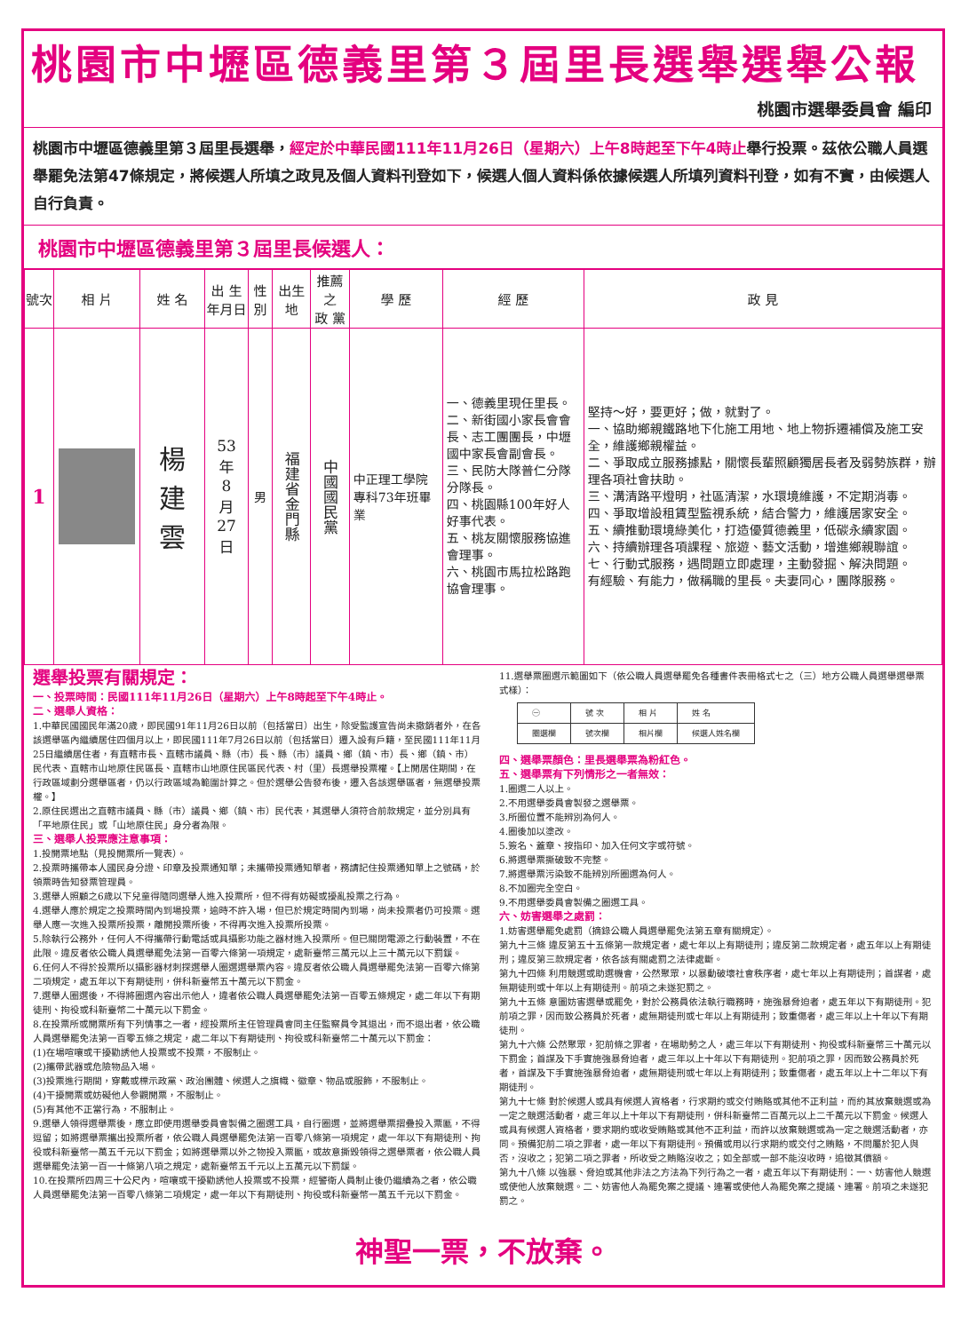桃園市中壢區德義里第３屆里長選舉選舉公報
桃園市選舉委員會 編印
桃園市中壢區德義里第３屆里長選舉，經定於中華民國111年11月26日（星期六）上午8時起至下午4時止舉行投票。茲依公職人員選舉罷免法第47條規定，將候選人所填之政見及個人資料刊登如下，候選人個人資料係依據候選人所填列資料刊登，如有不實，由候選人自行負責。
桃園市中壢區德義里第３屆里長候選人：
| 號次 | 相 片 | 姓 名 | 出 生 年月日 | 性 別 | 出生地 | 推薦之 政 黨 | 學 歷 | 經 歷 | 政 見 |
| --- | --- | --- | --- | --- | --- | --- | --- | --- | --- |
| 1 | | 楊 建 雲 | 53 年 8 月 27 日 | 男 | 福建省金門縣 | 中國國民黨 | 中正理工學院專科73年班畢業 | 一、德義里現任里長。 二、新街國小家長會會長、志工團團長，中壢國中家長會副會長。 三、民防大隊普仁分隊分隊長。 四、桃園縣100年好人好事代表。 五、桃友關懷服務協進會理事。 六、桃園市馬拉松路跑協會理事。 | 堅持～好，要更好；做，就對了。 一、協助鄉親鐵路地下化施工用地、地上物拆遷補償及施工安全，維護鄉親權益。 二、爭取成立服務據點，關懷長輩照顧獨居長者及弱勢族群，辦理各項社會扶助。 三、溝清路平燈明，社區清潔，水環境維護，不定期消毒。 四、爭取增設租賃型監視系統，結合警力，維護居家安全。 五、續推動環境綠美化，打造優質德義里，低碳永續家園。 六、持續辦理各項課程、旅遊、藝文活動，增進鄉親聯誼。 七、行動式服務，遇問題立即處理，主動發掘、解決問題。 有經驗、有能力，做稱職的里長。夫妻同心，團隊服務。 |
選舉投票有關規定：
一、投票時間：民國111年11月26日（星期六）上午8時起至下午4時止。
二、選舉人資格：
1.中華民國國民年滿20歲，即民國91年11月26日以前（包括當日）出生，除受監護宣告尚未撤銷者外，在各該選舉區內繼續居住四個月以上，即民國111年7月26日以前（包括當日）遷入設有戶籍，至民國111年11月25日繼續居住者，有直轄市長、直轄市議員、縣（市）長、縣（市）議員、鄉（鎮、市）長、鄉（鎮、市）民代表、直轄市山地原住民區長、直轄市山地原住民區民代表、村（里）長選舉投票權。【上開居住期間，在行政區域劃分選舉區者，仍以行政區域為範圍計算之。但於選舉公告發布後，遷入各該選舉區者，無選舉投票權。】
2.原住民選出之直轄市議員、縣（市）議員、鄉（鎮、市）民代表，其選舉人須符合前款規定，並分別具有「平地原住民」或「山地原住民」身分者為限。
三、選舉人投票應注意事項：
1.投開票地點（見投開票所一覽表）。
2.投票時攜帶本人國民身分證、印章及投票通知單；未攜帶投票通知單者，務請記住投票通知單上之號碼，於領票時告知發票管理員。
3.選舉人照顧之6歲以下兒童得隨同選舉人進入投票所，但不得有妨礙或擾亂投票之行為。
4.選舉人應於規定之投票時間內到場投票，逾時不許入場，但已於規定時間內到場，尚未投票者仍可投票。選舉人應一次進入投票所投票，離開投票所後，不得再次進入投票所投票。
5.除執行公務外，任何人不得攜帶行動電話或具攝影功能之器材進入投票所。但已關閉電源之行動裝置，不在此限。違反者依公職人員選舉罷免法第一百零六條第一項規定，處新臺幣三萬元以上三十萬元以下罰鍰。
6.任何人不得於投票所以攝影器材刺探選舉人圈選選舉票內容。違反者依公職人員選舉罷免法第一百零六條第二項規定，處五年以下有期徒刑，併科新臺幣五十萬元以下罰金。
7.選舉人圈選後，不得將圈選內容出示他人，違者依公職人員選舉罷免法第一百零五條規定，處二年以下有期徒刑、拘役或科新臺幣二十萬元以下罰金。
8.在投票所或開票所有下列情事之一者，經投票所主任管理員會同主任監察員令其退出，而不退出者，依公職人員選舉罷免法第一百零五條之規定，處二年以下有期徒刑、拘役或科新臺幣二十萬元以下罰金：
(1)在場喧嚷或干擾勸誘他人投票或不投票，不服制止。
(2)攜帶武器或危險物品入場。
(3)投票進行期間，穿戴或標示政黨、政治團體、候選人之旗幟、徽章、物品或服飾，不服制止。
(4)干擾開票或妨礙他人參觀開票，不服制止。
(5)有其他不正當行為，不服制止。
9.選舉人領得選舉票後，應立即使用選舉委員會製備之圈選工具，自行圈選，並將選舉票摺疊投入票匭，不得逗留；如將選舉票攜出投票所者，依公職人員選舉罷免法第一百零八條第一項規定，處一年以下有期徒刑、拘役或科新臺幣一萬五千元以下罰金；如將選舉票以外之物投入票匭，或故意撕毀領得之選舉票者，依公職人員選舉罷免法第一百一十條第八項之規定，處新臺幣五千元以上五萬元以下罰鍰。
10.在投票所四周三十公尺內，喧嚷或干擾勸誘他人投票或不投票，經警衛人員制止後仍繼續為之者，依公職人員選舉罷免法第一百零八條第二項規定，處一年以下有期徒刑、拘役或科新臺幣一萬五千元以下罰金。
11.選舉票圈選示範圖如下（依公職人員選舉罷免各種書件表冊格式七之（三）地方公職人員選舉選舉票式樣）：
| ㊀ | 號 次 | 相 片 | 姓 名 |
| 圈選欄 | 號次欄 | 相片欄 | 候選人姓名欄 |
四、選舉票顏色：里長選舉票為粉紅色。
五、選舉票有下列情形之一者無效：
1.圈選二人以上。
2.不用選舉委員會製發之選舉票。
3.所圈位置不能辨別為何人。
4.圈後加以塗改。
5.簽名、蓋章、按指印、加入任何文字或符號。
6.將選舉票撕破致不完整。
7.將選舉票污染致不能辨別所圈選為何人。
8.不加圈完全空白。
9.不用選舉委員會製備之圈選工具。
六、妨害選舉之處罰：
1.妨害選舉罷免處罰（摘錄公職人員選舉罷免法第五章有關規定）。
第九十三條 違反第五十五條第一款規定者，處七年以上有期徒刑；違反第二款規定者，處五年以上有期徒刑；違反第三款規定者，依各該有關處罰之法律處斷。
第九十四條 利用競選或助選機會，公然聚眾，以暴動破壞社會秩序者，處七年以上有期徒刑；首謀者，處無期徒刑或十年以上有期徒刑。前項之未遂犯罰之。
第九十五條 意圖妨害選舉或罷免，對於公務員依法執行職務時，施強暴脅迫者，處五年以下有期徒刑。犯前項之罪，因而致公務員於死者，處無期徒刑或七年以上有期徒刑；致重傷者，處三年以上十年以下有期徒刑。
第九十六條 公然聚眾，犯前條之罪者，在場助勢之人，處三年以下有期徒刑、拘役或科新臺幣三十萬元以下罰金；首謀及下手實施強暴脅迫者，處三年以上十年以下有期徒刑。犯前項之罪，因而致公務員於死者，首謀及下手實施強暴脅迫者，處無期徒刑或七年以上有期徒刑；致重傷者，處五年以上十二年以下有期徒刑。
第九十七條 對於候選人或具有候選人資格者，行求期約或交付賄賂或其他不正利益，而約其放棄競選或為一定之競選活動者，處三年以上十年以下有期徒刑，併科新臺幣二百萬元以上二千萬元以下罰金。候選人或具有候選人資格者，要求期約或收受賄賂或其他不正利益，而許以放棄競選或為一定之競選活動者，亦同。預備犯前二項之罪者，處一年以下有期徒刑。預備或用以行求期約或交付之賄賂，不問屬於犯人與否，沒收之；犯第二項之罪者，所收受之賄賂沒收之；如全部或一部不能沒收時，追徵其價額。
第九十八條 以強暴、脅迫或其他非法之方法為下列行為之一者，處五年以下有期徒刑：一、妨害他人競選或使他人放棄競選。二、妨害他人為罷免案之提議、連署或使他人為罷免案之提議、連署。前項之未遂犯罰之。
神聖一票，不放棄。